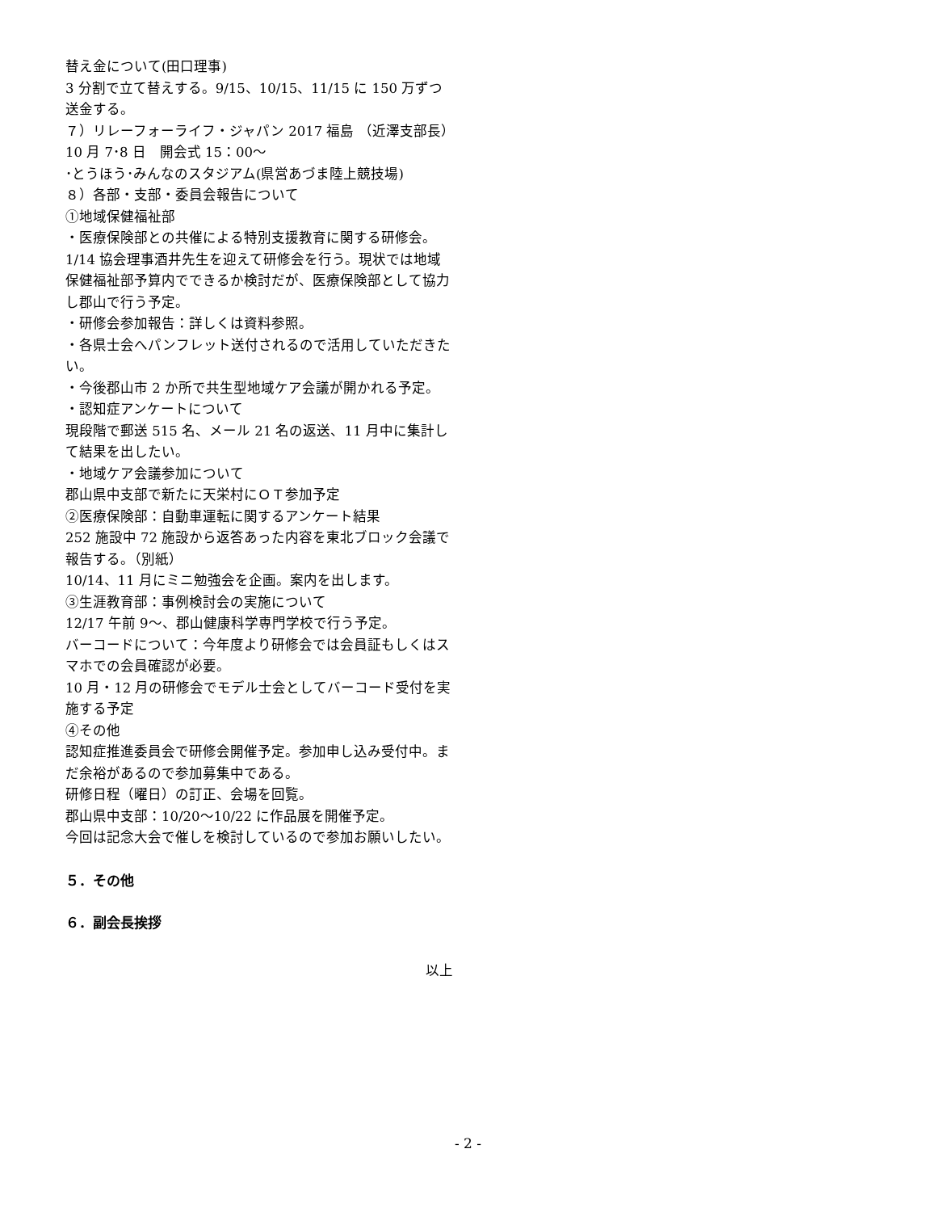替え金について(田口理事)
3 分割で立て替えする。9/15、10/15、11/15 に 150 万ずつ送金する。
７）リレーフォーライフ・ジャパン 2017 福島 （近澤支部長）　10 月 7･8 日　開会式 15：00～
･とうほう･みんなのスタジアム(県営あづま陸上競技場)
８）各部・支部・委員会報告について
①地域保健福祉部
・医療保険部との共催による特別支援教育に関する研修会。1/14 協会理事酒井先生を迎えて研修会を行う。現状では地域保健福祉部予算内でできるか検討だが、医療保険部として協力し郡山で行う予定。
・研修会参加報告：詳しくは資料参照。
・各県士会へパンフレット送付されるので活用していただきたい。
・今後郡山市 2 か所で共生型地域ケア会議が開かれる予定。
・認知症アンケートについて
現段階で郵送 515 名、メール 21 名の返送、11 月中に集計して結果を出したい。
・地域ケア会議参加について
郡山県中支部で新たに天栄村にＯＴ参加予定
②医療保険部：自動車運転に関するアンケート結果
252 施設中 72 施設から返答あった内容を東北ブロック会議で報告する。（別紙）
10/14、11 月にミニ勉強会を企画。案内を出します。
③生涯教育部：事例検討会の実施について
12/17 午前 9～、郡山健康科学専門学校で行う予定。
バーコードについて：今年度より研修会では会員証もしくはスマホでの会員確認が必要。
10 月・12 月の研修会でモデル士会としてバーコード受付を実施する予定
④その他
認知症推進委員会で研修会開催予定。参加申し込み受付中。まだ余裕があるので参加募集中である。
研修日程（曜日）の訂正、会場を回覧。
郡山県中支部：10/20～10/22 に作品展を開催予定。
今回は記念大会で催しを検討しているので参加お願いしたい。
５．その他
６．副会長挨拶
以上
- 2 -